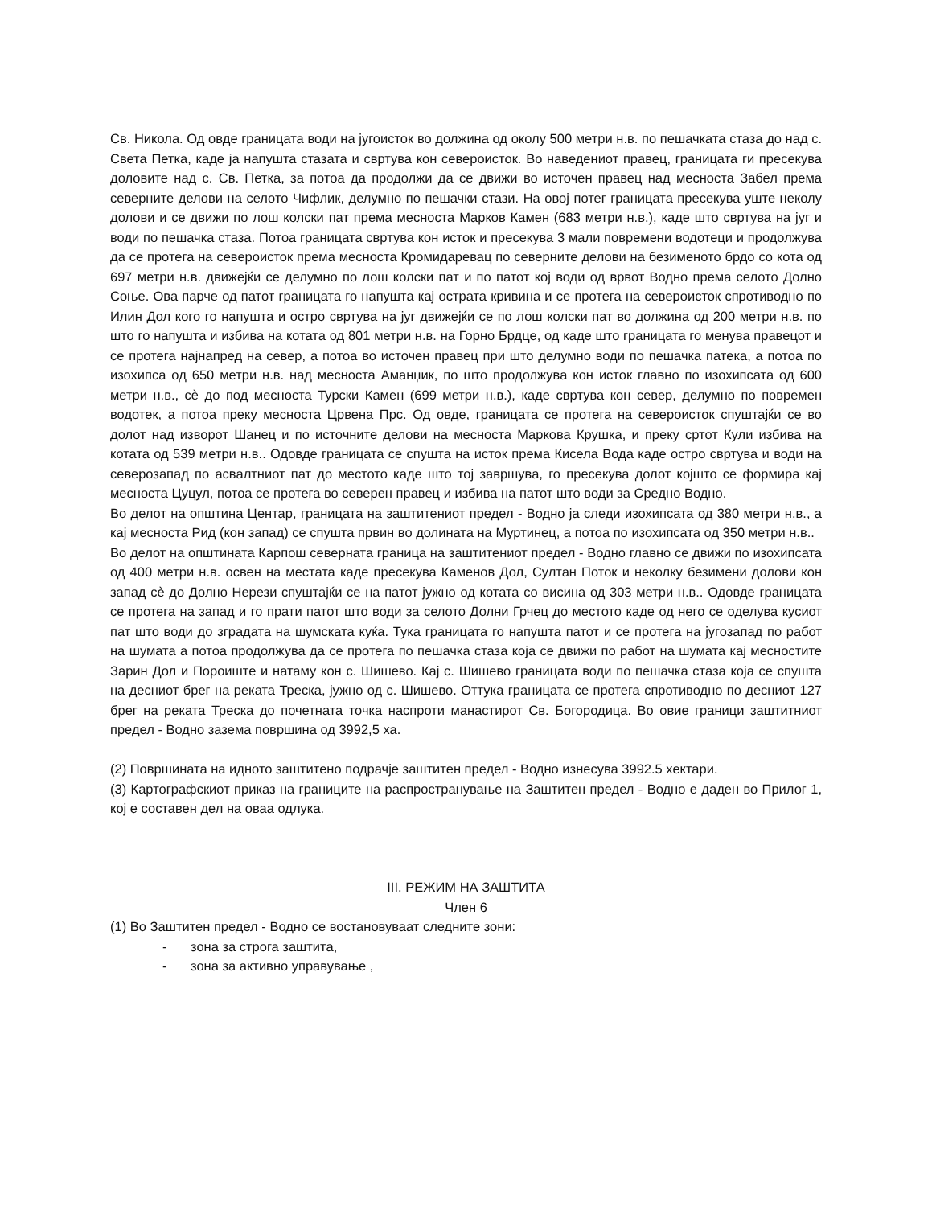Св. Никола. Од овде границата води на југоисток во должина од околу 500 метри н.в. по пешачката стаза до над с. Света Петка, каде ја напушта стазата и свртува кон североисток. Во наведениот правец, границата ги пресекува доловите над с. Св. Петка, за потоа да продолжи да се движи во источен правец над месноста Забел према северните делови на селото Чифлик, делумно по пешачки стази. На овој потег границата пресекува уште неколу долови и се движи по лош колски пат према месноста Марков Камен (683 метри н.в.), каде што свртува на југ и води по пешачка стаза. Потоа границата свртува кон исток и пресекува 3 мали повремени водотеци и продолжува да се протега на североисток према месноста Кромидаревац по северните делови на безименото брдо со кота од 697 метри н.в. движејќи се делумно по лош колски пат и по патот кој води од врвот Водно према селото Долно Соње. Ова парче од патот границата го напушта кај острата кривина и се протега на североисток спротиводно по Илин Дол кого го напушта и остро свртува на југ движејќи се по лош колски пат во должина од 200 метри н.в. по што го напушта и избива на котата од 801 метри н.в. на Горно Брдце, од каде што границата го менува правецот и се протега најнапред на север, а потоа во источен правец при што делумно води по пешачка патека, а потоа по изохипса од 650 метри н.в. над месноста Аманџик, по што продолжува кон исток главно по изохипсата од 600 метри н.в., сè до под месноста Турски Камен (699 метри н.в.), каде свртува кон север, делумно по повремен водотек, а потоа преку месноста Црвена Прс. Од овде, границата се протега на североисток спуштајќи се во долот над изворот Шанец и по источните делови на месноста Маркова Крушка, и преку сртот Кули избива на котата од 539 метри н.в.. Одовде границата се спушта на исток према Кисела Вода каде остро свртува и води на северозапад по асвалтниот пат до местото каде што тој завршува, го пресекува долот којшто се формира кај месноста Цуцул, потоа се протега во северен правец и избива на патот што води за Средно Водно.
Во делот на општина Центар, границата на заштитениот предел - Водно ја следи изохипсата од 380 метри н.в., а кај месноста Рид (кон запад) се спушта првин во долината на Муртинец, а потоа по изохипсата од 350 метри н.в..
Во делот на општината Карпош северната граница на заштитениот предел - Водно главно се движи по изохипсата од 400 метри н.в. освен на местата каде пресекува Каменов Дол, Султан Поток и неколку безимени долови кон запад сè до Долно Нерези спуштајќи се на патот јужно од котата со висина од 303 метри н.в.. Одовде границата се протега на запад и го прати патот што води за селото Долни Грчец до местото каде од него се оделува кусиот пат што води до зградата на шумската куќа. Тука границата го напушта патот и се протега на југозапад по работ на шумата а потоа продолжува да се протега по пешачка стаза која се движи по работ на шумата кај месностите Зарин Дол и Пороиште и натаму кон с. Шишево. Кај с. Шишево границата води по пешачка стаза која се спушта на десниот брег на реката Треска, јужно од с. Шишево. Оттука границата се протега спротиводно по десниот 127 брег на реката Треска до почетната точка наспроти манастирот Св. Богородица. Во овие граници заштитниот предел - Водно зазема површина од 3992,5 ха.
(2) Површината на идното заштитено подрачје заштитен предел - Водно изнесува 3992.5 хектари.
(3) Картографскиот приказ на границите на распространување на Заштитен предел - Водно е даден во Прилог 1, кој е составен дел на оваа одлука.
III. РЕЖИМ НА ЗАШТИТА
Член 6
(1) Во Заштитен предел - Водно се востановуваат следните зони:
- зона за строга заштита,
- зона за активно управување ,